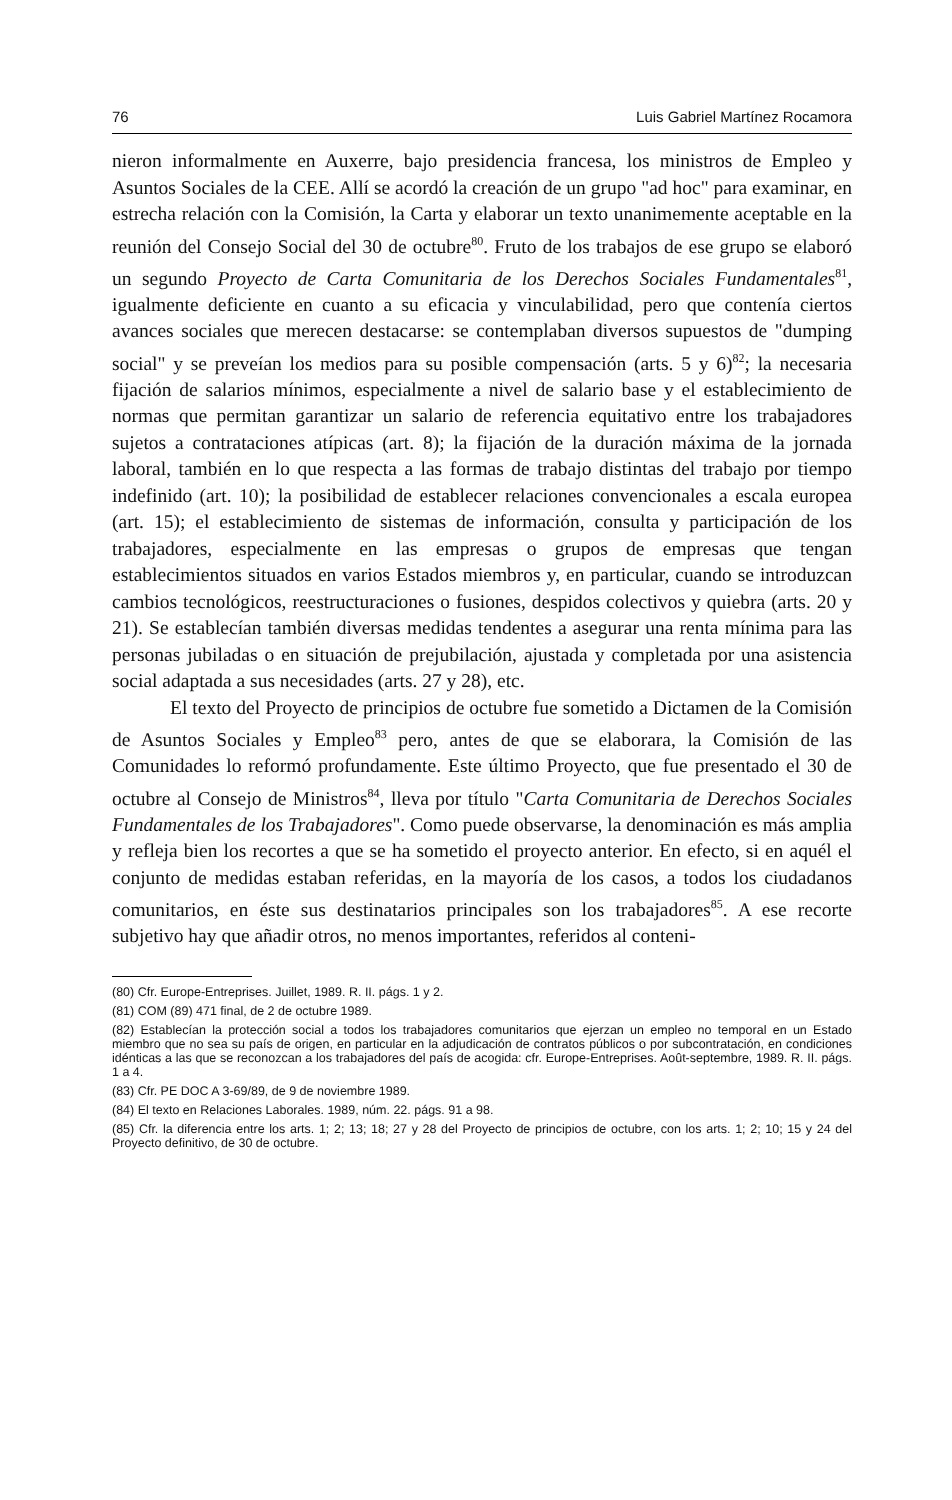76 Luis Gabriel Martínez Rocamora
nieron informalmente en Auxerre, bajo presidencia francesa, los ministros de Empleo y Asuntos Sociales de la CEE. Allí se acordó la creación de un grupo "ad hoc" para examinar, en estrecha relación con la Comisión, la Carta y elaborar un texto unanimemente aceptable en la reunión del Consejo Social del 30 de octubre<sup>80</sup>. Fruto de los trabajos de ese grupo se elaboró un segundo Proyecto de Carta Comunitaria de los Derechos Sociales Fundamentales<sup>81</sup>, igualmente deficiente en cuanto a su eficacia y vinculabilidad, pero que contenía ciertos avances sociales que merecen destacarse: se contemplaban diversos supuestos de "dumping social" y se preveían los medios para su posible compensación (arts. 5 y 6)<sup>82</sup>; la necesaria fijación de salarios mínimos, especialmente a nivel de salario base y el establecimiento de normas que permitan garantizar un salario de referencia equitativo entre los trabajadores sujetos a contrataciones atípicas (art. 8); la fijación de la duración máxima de la jornada laboral, también en lo que respecta a las formas de trabajo distintas del trabajo por tiempo indefinido (art. 10); la posibilidad de establecer relaciones convencionales a escala europea (art. 15); el establecimiento de sistemas de información, consulta y participación de los trabajadores, especialmente en las empresas o grupos de empresas que tengan establecimientos situados en varios Estados miembros y, en particular, cuando se introduzcan cambios tecnológicos, reestructuraciones o fusiones, despidos colectivos y quiebra (arts. 20 y 21). Se establecían también diversas medidas tendentes a asegurar una renta mínima para las personas jubiladas o en situación de prejubilación, ajustada y completada por una asistencia social adaptada a sus necesidades (arts. 27 y 28), etc.
El texto del Proyecto de principios de octubre fue sometido a Dictamen de la Comisión de Asuntos Sociales y Empleo<sup>83</sup> pero, antes de que se elaborara, la Comisión de las Comunidades lo reformó profundamente. Este último Proyecto, que fue presentado el 30 de octubre al Consejo de Ministros<sup>84</sup>, lleva por título "Carta Comunitaria de Derechos Sociales Fundamentales de los Trabajadores". Como puede observarse, la denominación es más amplia y refleja bien los recortes a que se ha sometido el proyecto anterior. En efecto, si en aquél el conjunto de medidas estaban referidas, en la mayoría de los casos, a todos los ciudadanos comunitarios, en éste sus destinatarios principales son los trabajadores<sup>85</sup>. A ese recorte subjetivo hay que añadir otros, no menos importantes, referidos al conteni-
(80) Cfr. Europe-Entreprises. Juillet, 1989. R. II. págs. 1 y 2.
(81) COM (89) 471 final, de 2 de octubre 1989.
(82) Establecían la protección social a todos los trabajadores comunitarios que ejerzan un empleo no temporal en un Estado miembro que no sea su país de origen, en particular en la adjudicación de contratos públicos o por subcontratación, en condiciones idénticas a las que se reconozcan a los trabajadores del país de acogida: cfr. Europe-Entreprises. Août-septembre, 1989. R. II. págs. 1 a 4.
(83) Cfr. PE DOC A 3-69/89, de 9 de noviembre 1989.
(84) El texto en Relaciones Laborales. 1989, núm. 22. págs. 91 a 98.
(85) Cfr. la diferencia entre los arts. 1; 2; 13; 18; 27 y 28 del Proyecto de principios de octubre, con los arts. 1; 2; 10; 15 y 24 del Proyecto definitivo, de 30 de octubre.